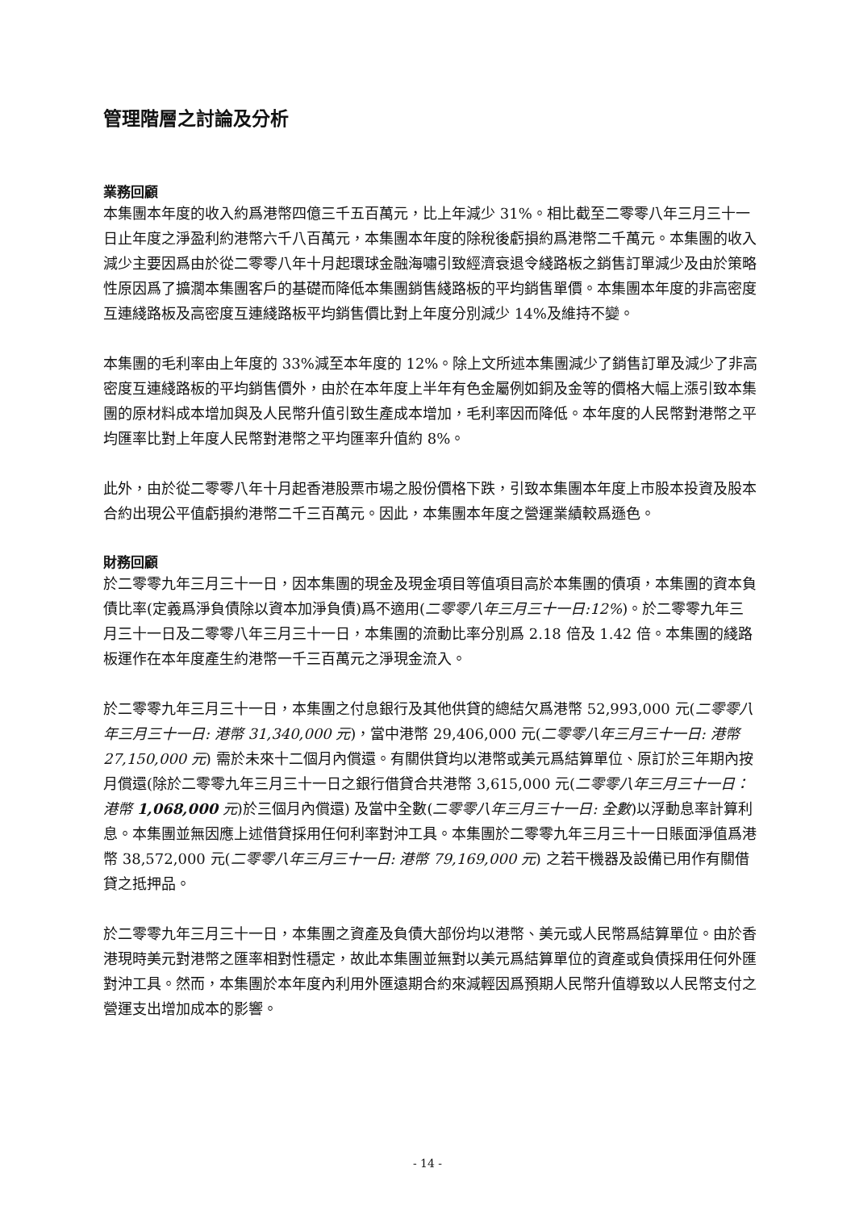管理階層之討論及分析
業務回顧
本集團本年度的收入約爲港幣四億三千五百萬元，比上年減少 31%。相比截至二零零八年三月三十一日止年度之淨盈利約港幣六千八百萬元，本集團本年度的除稅後虧損約爲港幣二千萬元。本集團的收入減少主要因爲由於從二零零八年十月起環球金融海嘯引致經濟衰退令綫路板之銷售訂單減少及由於策略性原因爲了擴濶本集團客戶的基礎而降低本集團銷售綫路板的平均銷售單價。本集團本年度的非高密度互連綫路板及高密度互連綫路板平均銷售價比對上年度分別減少 14%及維持不變。
本集團的毛利率由上年度的 33%減至本年度的 12%。除上文所述本集團減少了銷售訂單及減少了非高密度互連綫路板的平均銷售價外，由於在本年度上半年有色金屬例如銅及金等的價格大幅上漲引致本集團的原材料成本增加與及人民幣升值引致生產成本增加，毛利率因而降低。本年度的人民幣對港幣之平均匯率比對上年度人民幣對港幣之平均匯率升值約 8%。
此外，由於從二零零八年十月起香港股票市場之股份價格下跌，引致本集團本年度上市股本投資及股本合約出現公平值虧損約港幣二千三百萬元。因此，本集團本年度之營運業績較爲遜色。
財務回顧
於二零零九年三月三十一日，因本集團的現金及現金項目等值項目高於本集團的債項，本集團的資本負債比率(定義爲淨負債除以資本加淨負債)爲不適用(二零零八年三月三十一日:12%)。於二零零九年三月三十一日及二零零八年三月三十一日，本集團的流動比率分別爲 2.18 倍及 1.42 倍。本集團的綫路板運作在本年度產生約港幣一千三百萬元之淨現金流入。
於二零零九年三月三十一日，本集團之付息銀行及其他供貸的總結欠爲港幣 52,993,000 元(二零零八年三月三十一日: 港幣 31,340,000 元)，當中港幣 29,406,000 元(二零零八年三月三十一日: 港幣 27,150,000 元) 需於未來十二個月內償還。有關供貸均以港幣或美元爲結算單位、原訂於三年期內按月償還(除於二零零九年三月三十一日之銀行借貸合共港幣 3,615,000 元(二零零八年三月三十一日：港幣 1,068,000 元)於三個月內償還) 及當中全數(二零零八年三月三十一日: 全數)以浮動息率計算利息。本集團並無因應上述借貸採用任何利率對沖工具。本集團於二零零九年三月三十一日賬面淨值爲港幣 38,572,000 元(二零零八年三月三十一日: 港幣 79,169,000 元) 之若干機器及設備已用作有關借貸之抵押品。
於二零零九年三月三十一日，本集團之資產及負債大部份均以港幣、美元或人民幣爲結算單位。由於香港現時美元對港幣之匯率相對性穩定，故此本集團並無對以美元爲結算單位的資產或負債採用任何外匯對沖工具。然而，本集團於本年度內利用外匯遠期合約來減輕因爲預期人民幣升值導致以人民幣支付之營運支出增加成本的影響。
- 14 -